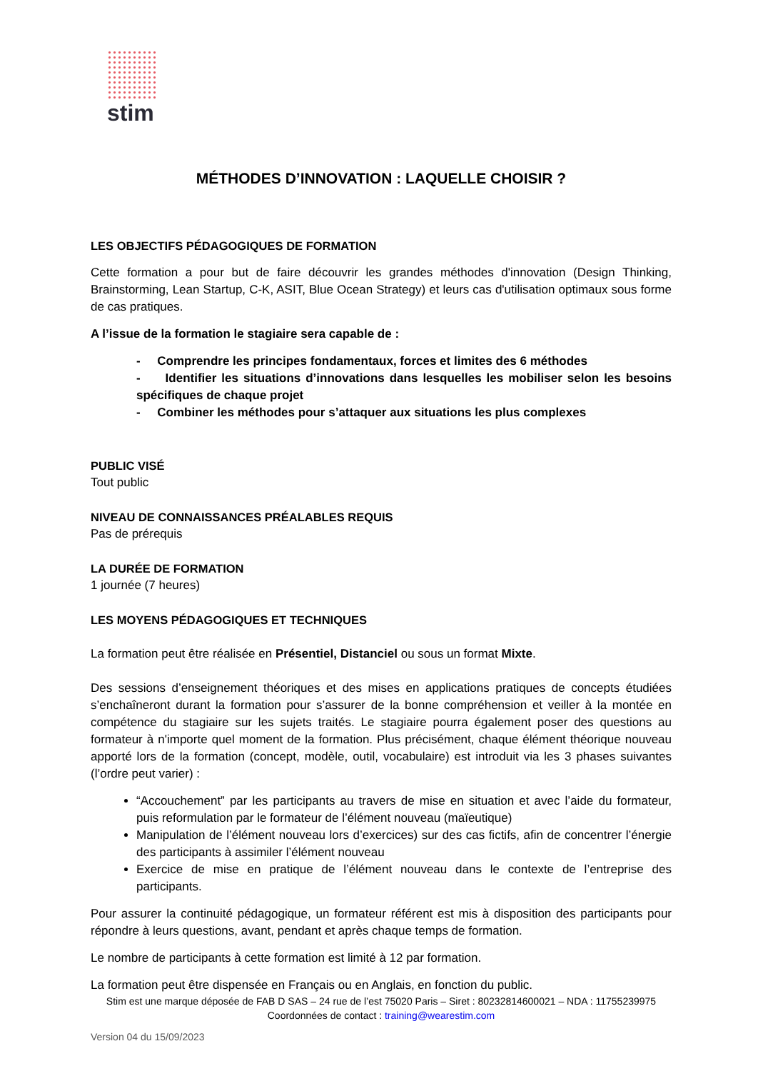stim
MÉTHODES D’INNOVATION : LAQUELLE CHOISIR ?
LES OBJECTIFS PÉDAGOGIQUES DE FORMATION
Cette formation a pour but de faire découvrir les grandes méthodes d'innovation (Design Thinking, Brainstorming, Lean Startup, C-K, ASIT, Blue Ocean Strategy) et leurs cas d'utilisation optimaux sous forme de cas pratiques.
A l’issue de la formation le stagiaire sera capable de :
- Comprendre les principes fondamentaux, forces et limites des 6 méthodes
- Identifier les situations d’innovations dans lesquelles les mobiliser selon les besoins spécifiques de chaque projet
- Combiner les méthodes pour s’attaquer aux situations les plus complexes
PUBLIC VISÉ
Tout public
NIVEAU DE CONNAISSANCES PRÉALABLES REQUIS
Pas de prérequis
LA DURÉE DE FORMATION
1 journée (7 heures)
LES MOYENS PÉDAGOGIQUES ET TECHNIQUES
La formation peut être réalisée en Présentiel, Distanciel ou sous un format Mixte.
Des sessions d’enseignement théoriques et des mises en applications pratiques de concepts étudiées s’enchaîneront durant la formation pour s’assurer de la bonne compréhension et veiller à la montée en compétence du stagiaire sur les sujets traités. Le stagiaire pourra également poser des questions au formateur à n'importe quel moment de la formation. Plus précisément, chaque élément théorique nouveau apporté lors de la formation (concept, modèle, outil, vocabulaire) est introduit via les 3 phases suivantes (l’ordre peut varier) :
“Accouchement” par les participants au travers de mise en situation et avec l’aide du formateur, puis reformulation par le formateur de l’élément nouveau (maïeutique)
Manipulation de l’élément nouveau lors d’exercices) sur des cas fictifs, afin de concentrer l’énergie des participants à assimiler l’élément nouveau
Exercice de mise en pratique de l’élément nouveau dans le contexte de l’entreprise des participants.
Pour assurer la continuité pédagogique, un formateur référent est mis à disposition des participants pour répondre à leurs questions, avant, pendant et après chaque temps de formation.
Le nombre de participants à cette formation est limité à 12 par formation.
La formation peut être dispensée en Français ou en Anglais, en fonction du public.
Stim est une marque déposée de FAB D SAS – 24 rue de l’est 75020 Paris – Siret : 80232814600021 – NDA : 11755239975
Coordonnées de contact : training@wearestim.com
Version 04 du 15/09/2023